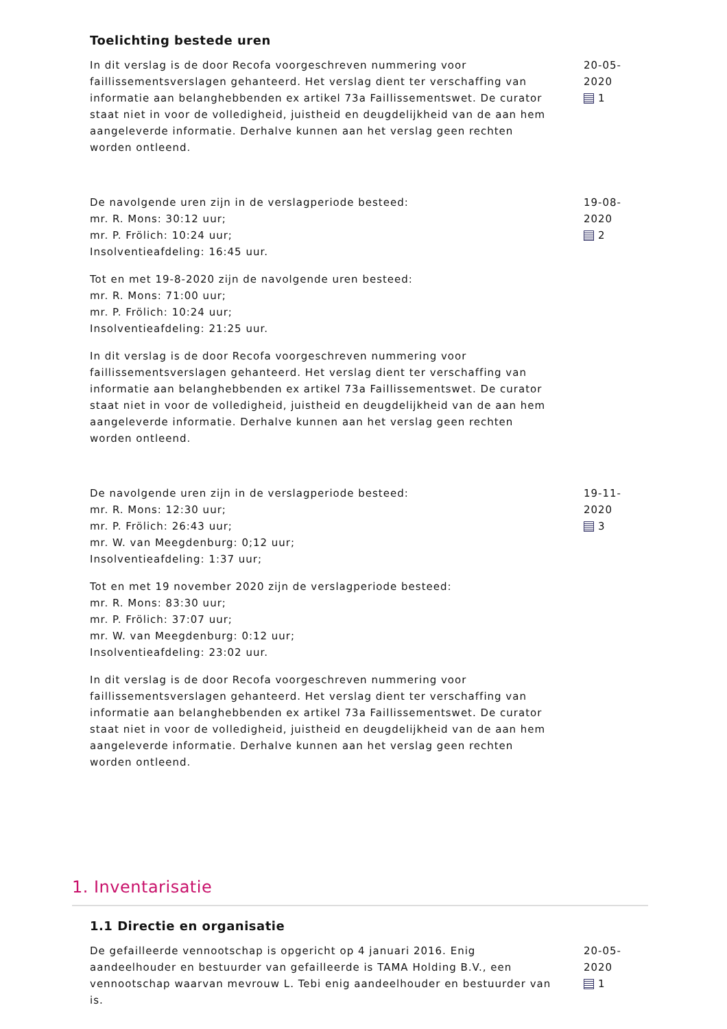Toelichting bestede uren
In dit verslag is de door Recofa voorgeschreven nummering voor faillissementsverslagen gehanteerd. Het verslag dient ter verschaffing van informatie aan belanghebbenden ex artikel 73a Faillissementswet. De curator staat niet in voor de volledigheid, juistheid en deugdelijkheid van de aan hem aangeleverde informatie. Derhalve kunnen aan het verslag geen rechten worden ontleend.
20-05-2020
1
De navolgende uren zijn in de verslagperiode besteed:
mr. R. Mons: 30:12 uur;
mr. P. Frölich: 10:24 uur;
Insolventieafdeling: 16:45 uur.
Tot en met 19-8-2020 zijn de navolgende uren besteed:
mr. R. Mons: 71:00 uur;
mr. P. Frölich: 10:24 uur;
Insolventieafdeling: 21:25 uur.
In dit verslag is de door Recofa voorgeschreven nummering voor faillissementsverslagen gehanteerd. Het verslag dient ter verschaffing van informatie aan belanghebbenden ex artikel 73a Faillissementswet. De curator staat niet in voor de volledigheid, juistheid en deugdelijkheid van de aan hem aangeleverde informatie. Derhalve kunnen aan het verslag geen rechten worden ontleend.
19-08-2020
2
De navolgende uren zijn in de verslagperiode besteed:
mr. R. Mons: 12:30 uur;
mr. P. Frölich: 26:43 uur;
mr. W. van Meegdenburg: 0;12 uur;
Insolventieafdeling: 1:37 uur;
Tot en met 19 november 2020 zijn de verslagperiode besteed:
mr. R. Mons: 83:30 uur;
mr. P. Frölich: 37:07 uur;
mr. W. van Meegdenburg: 0:12 uur;
Insolventieafdeling: 23:02 uur.
In dit verslag is de door Recofa voorgeschreven nummering voor faillissementsverslagen gehanteerd. Het verslag dient ter verschaffing van informatie aan belanghebbenden ex artikel 73a Faillissementswet. De curator staat niet in voor de volledigheid, juistheid en deugdelijkheid van de aan hem aangeleverde informatie. Derhalve kunnen aan het verslag geen rechten worden ontleend.
19-11-2020
3
1. Inventarisatie
1.1 Directie en organisatie
De gefailleerde vennootschap is opgericht op 4 januari 2016. Enig aandeelhouder en bestuurder van gefailleerde is TAMA Holding B.V., een vennootschap waarvan mevrouw L. Tebi enig aandeelhouder en bestuurder van is.
20-05-2020
1